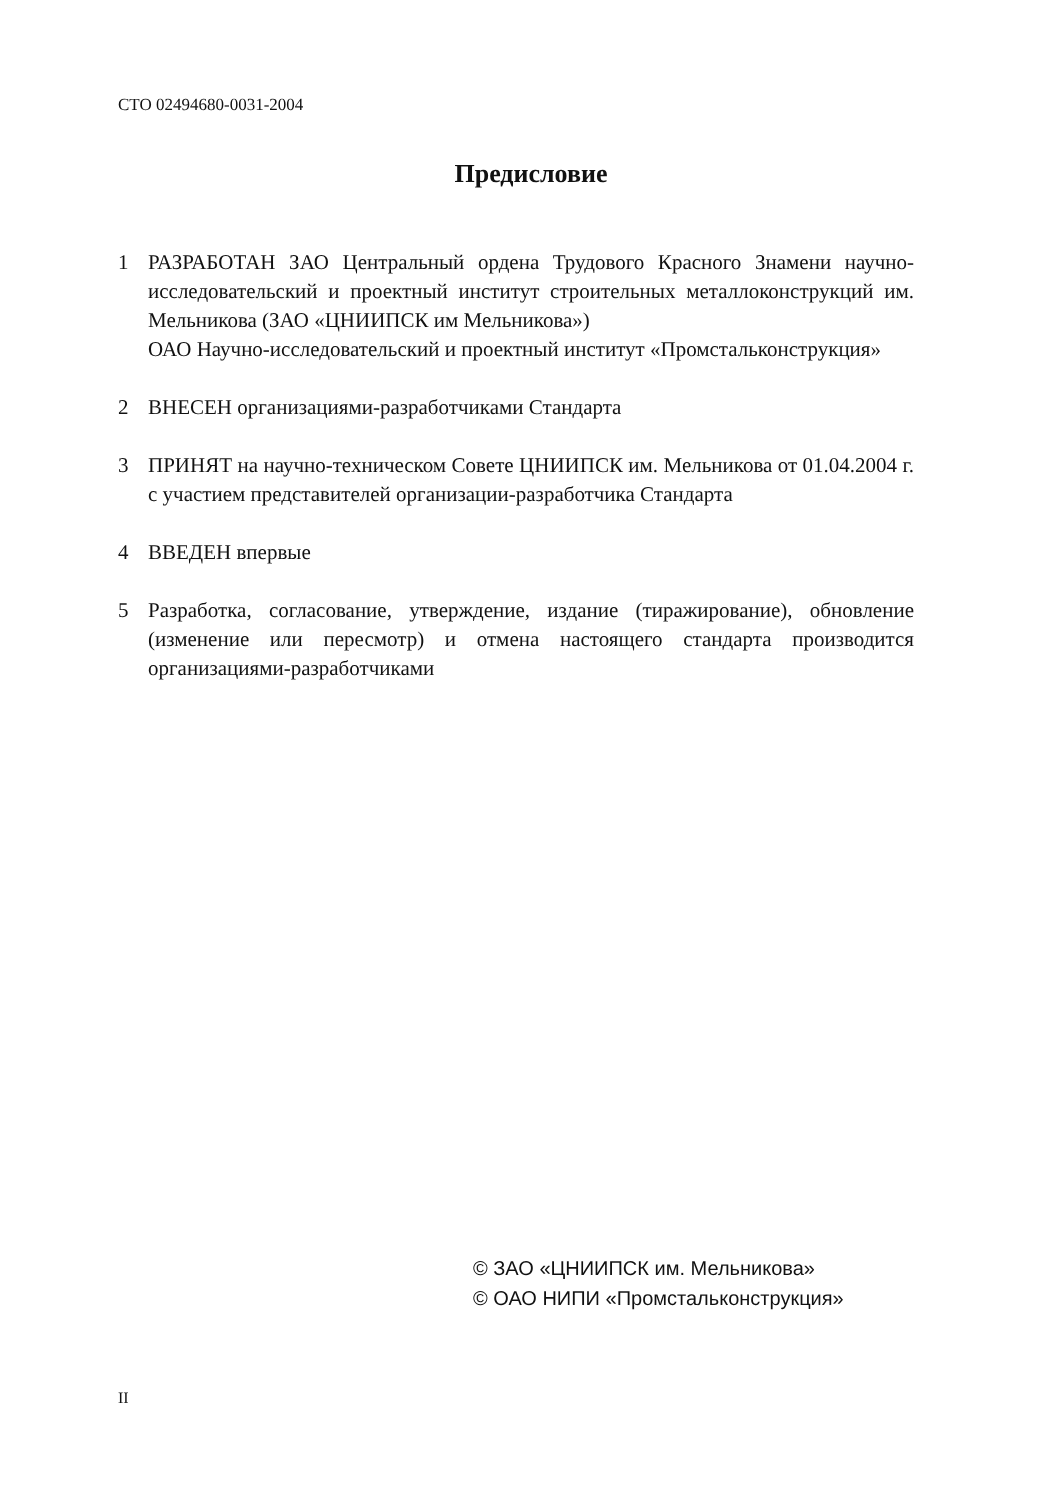СТО 02494680-0031-2004
Предисловие
1 РАЗРАБОТАН ЗАО Центральный ордена Трудового Красного Знамени научно-исследовательский и проектный институт строительных металлоконструкций им. Мельникова (ЗАО «ЦНИИПСК им Мельникова»)
ОАО Научно-исследовательский и проектный институт «Промстальконструкция»
2 ВНЕСЕН организациями-разработчиками Стандарта
3 ПРИНЯТ на научно-техническом Совете ЦНИИПСК им. Мельникова от 01.04.2004 г. с участием представителей организации-разработчика Стандарта
4 ВВЕДЕН впервые
5 Разработка, согласование, утверждение, издание (тиражирование), обновление (изменение или пересмотр) и отмена настоящего стандарта производится организациями-разработчиками
© ЗАО «ЦНИИПСК им. Мельникова»
© ОАО НИПИ «Промстальконструкция»
II